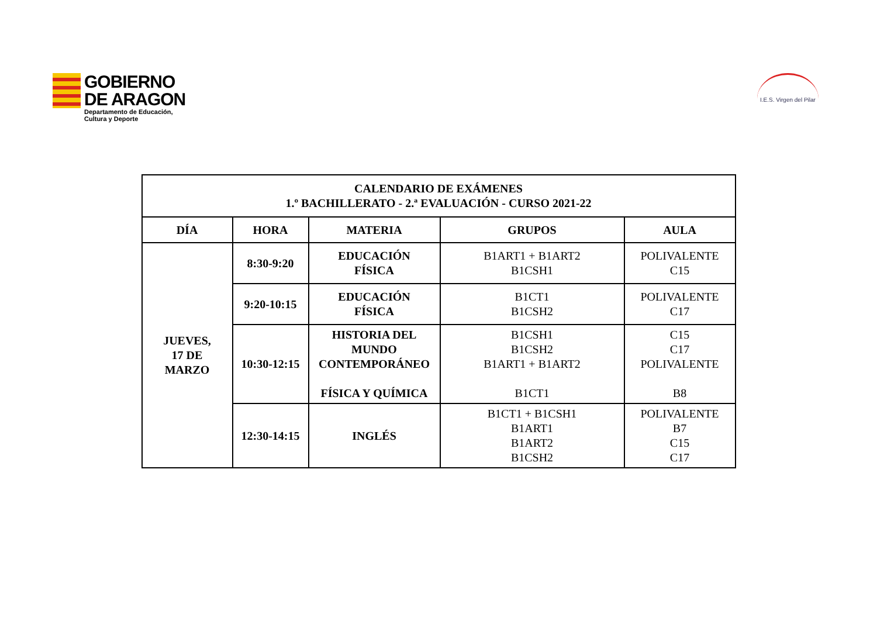GOBIERNO
DE ARAGON
Departamento de Educación,
Cultura y Deporte
I.E.S. Virgen del Pilar
| CALENDARIO DE EXÁMENES 1.º BACHILLERATO - 2.ª EVALUACIÓN - CURSO 2021-22 | | | | |
| --- | --- | --- | --- | --- |
| DÍA | HORA | MATERIA | GRUPOS | AULA |
| JUEVES, 17 DE MARZO | 8:30-9:20 | EDUCACIÓN FÍSICA | B1ART1 + B1ART2 B1CSH1 | POLIVALENTE C15 |
| | 9:20-10:15 | EDUCACIÓN FÍSICA | B1CT1 B1CSH2 | POLIVALENTE C17 |
| | 10:30-12:15 | HISTORIA DEL MUNDO CONTEMPORÁNEO FÍSICA Y QUÍMICA | B1CSH1 B1CSH2 B1ART1 + B1ART2 B1CT1 | C15 C17 POLIVALENTE B8 |
| | 12:30-14:15 | INGLÉS | B1CT1 + B1CSH1 B1ART1 B1ART2 B1CSH2 | POLIVALENTE B7 C15 C17 |